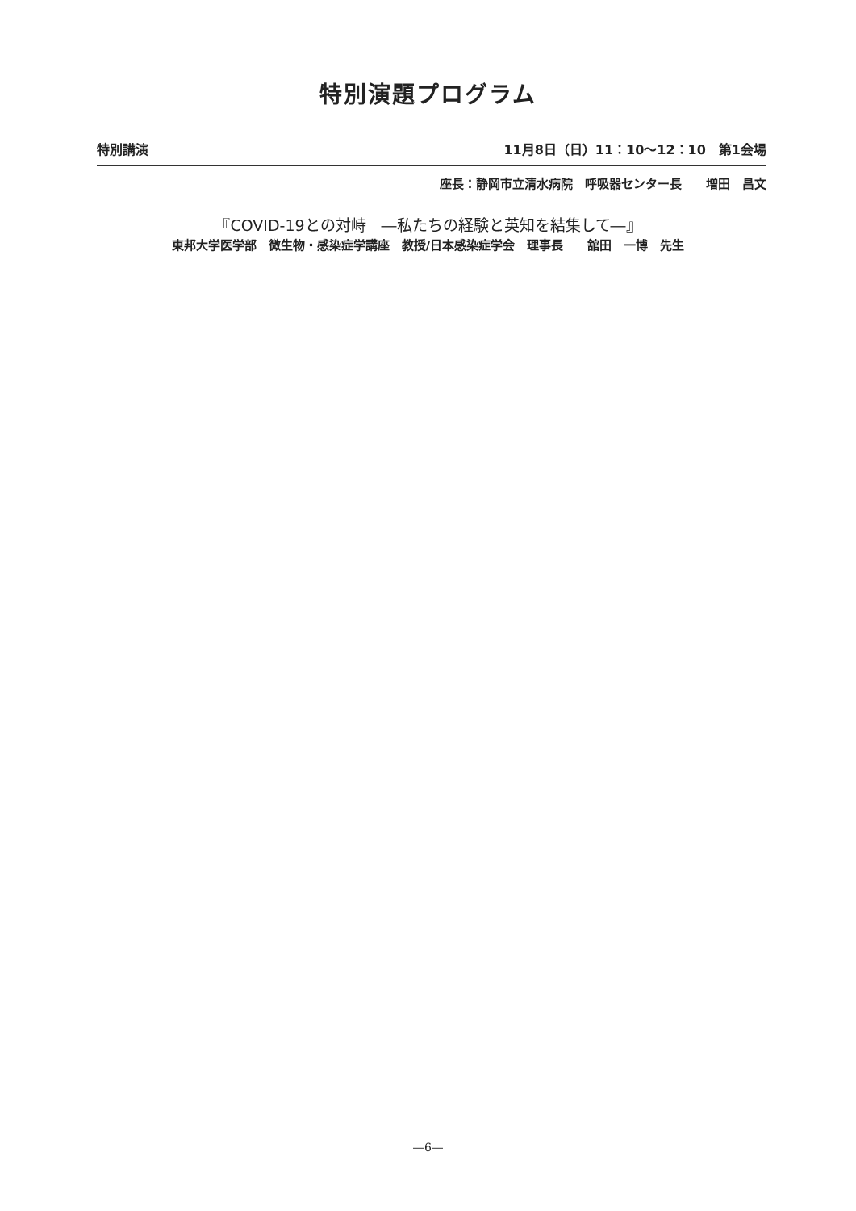特別演題プログラム
特別講演 11月8日（日）11：10～12：10　第1会場
座長：静岡市立清水病院　呼吸器センター長　　増田　昌文
『COVID-19との対峙　―私たちの経験と英知を結集して―』
東邦大学医学部　微生物・感染症学講座　教授/日本感染症学会　理事長　　舘田　一博　先生
―6―